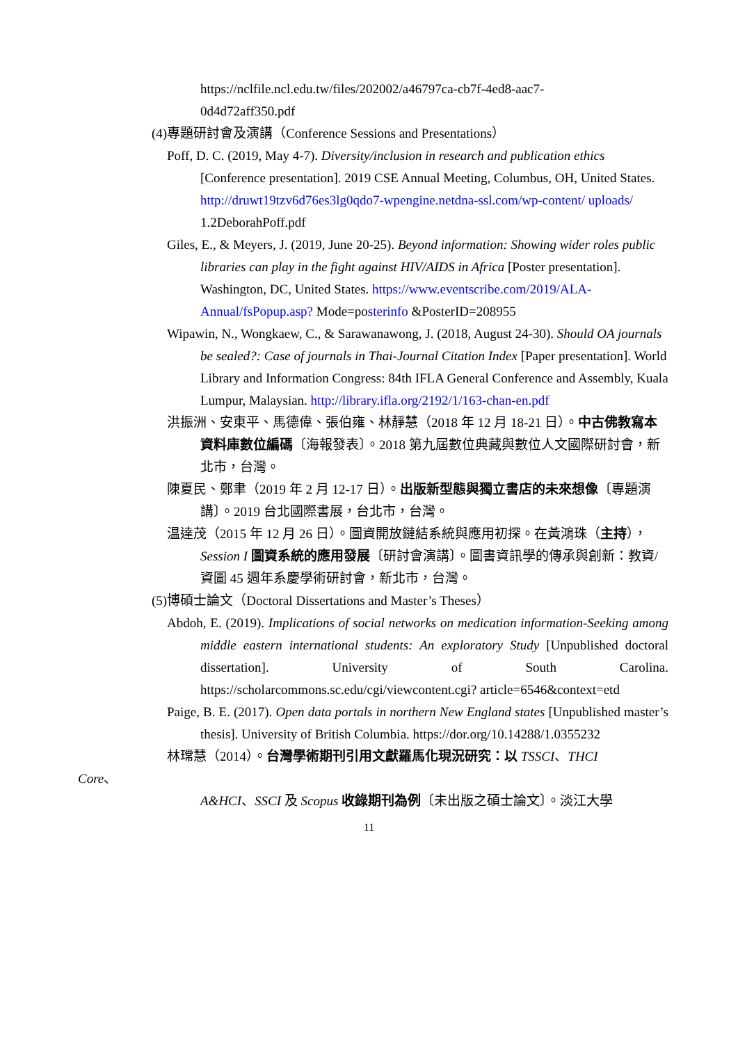https://nclfile.ncl.edu.tw/files/202002/a46797ca-cb7f-4ed8-aac7-
0d4d72aff350.pdf
(4)專題研討會及演講（Conference Sessions and Presentations）
Poff, D. C. (2019, May 4-7). Diversity/inclusion in research and publication ethics [Conference presentation]. 2019 CSE Annual Meeting, Columbus, OH, United States. http://druwt19tzv6d76es3lg0qdo7-wpengine.netdna-ssl.com/wp-content/ uploads/ 1.2DeborahPoff.pdf
Giles, E., & Meyers, J. (2019, June 20-25). Beyond information: Showing wider roles public libraries can play in the fight against HIV/AIDS in Africa [Poster presentation]. Washington, DC, United States. https://www.eventscribe.com/2019/ALA-Annual/fsPopup.asp? Mode=posterinfo &PosterID=208955
Wipawin, N., Wongkaew, C., & Sarawanawong, J. (2018, August 24-30). Should OA journals be sealed?: Case of journals in Thai-Journal Citation Index [Paper presentation]. World Library and Information Congress: 84th IFLA General Conference and Assembly, Kuala Lumpur, Malaysian. http://library.ifla.org/2192/1/163-chan-en.pdf
洪振洲、安東平、馬德偉、張伯雍、林靜慧（2018 年 12 月 18-21 日）。中古佛教寫本資料庫數位編碼〔海報發表〕。2018 第九屆數位典藏與數位人文國際研討會，新北市，台灣。
陳夏民、鄭聿（2019 年 2 月 12-17 日）。出版新型態與獨立書店的未來想像〔專題演講〕。2019 台北國際書展，台北市，台灣。
温達茂（2015 年 12 月 26 日）。圖資開放鏈結系統與應用初探。在黃鴻珠（主持），Session I 圖資系統的應用發展〔研討會演講〕。圖書資訊學的傳承與創新：教資/資圖 45 週年系慶學術研討會，新北市，台灣。
(5)博碩士論文（Doctoral Dissertations and Master’s Theses）
Abdoh, E. (2019). Implications of social networks on medication information-Seeking among middle eastern international students: An exploratory Study [Unpublished doctoral dissertation]. University of South Carolina. https://scholarcommons.sc.edu/cgi/viewcontent.cgi? article=6546&context=etd
Paige, B. E. (2017). Open data portals in northern New England states [Unpublished master’s thesis]. University of British Columbia. https://dor.org/10.14288/1.0355232
林瑺慧（2014）。台灣學術期刊引用文獻羅馬化現況研究：以 TSSCI、THCI
Core、
A&HCI、SSCI 及 Scopus 收錄期刊為例〔未出版之碩士論文〕。淡江大學
11